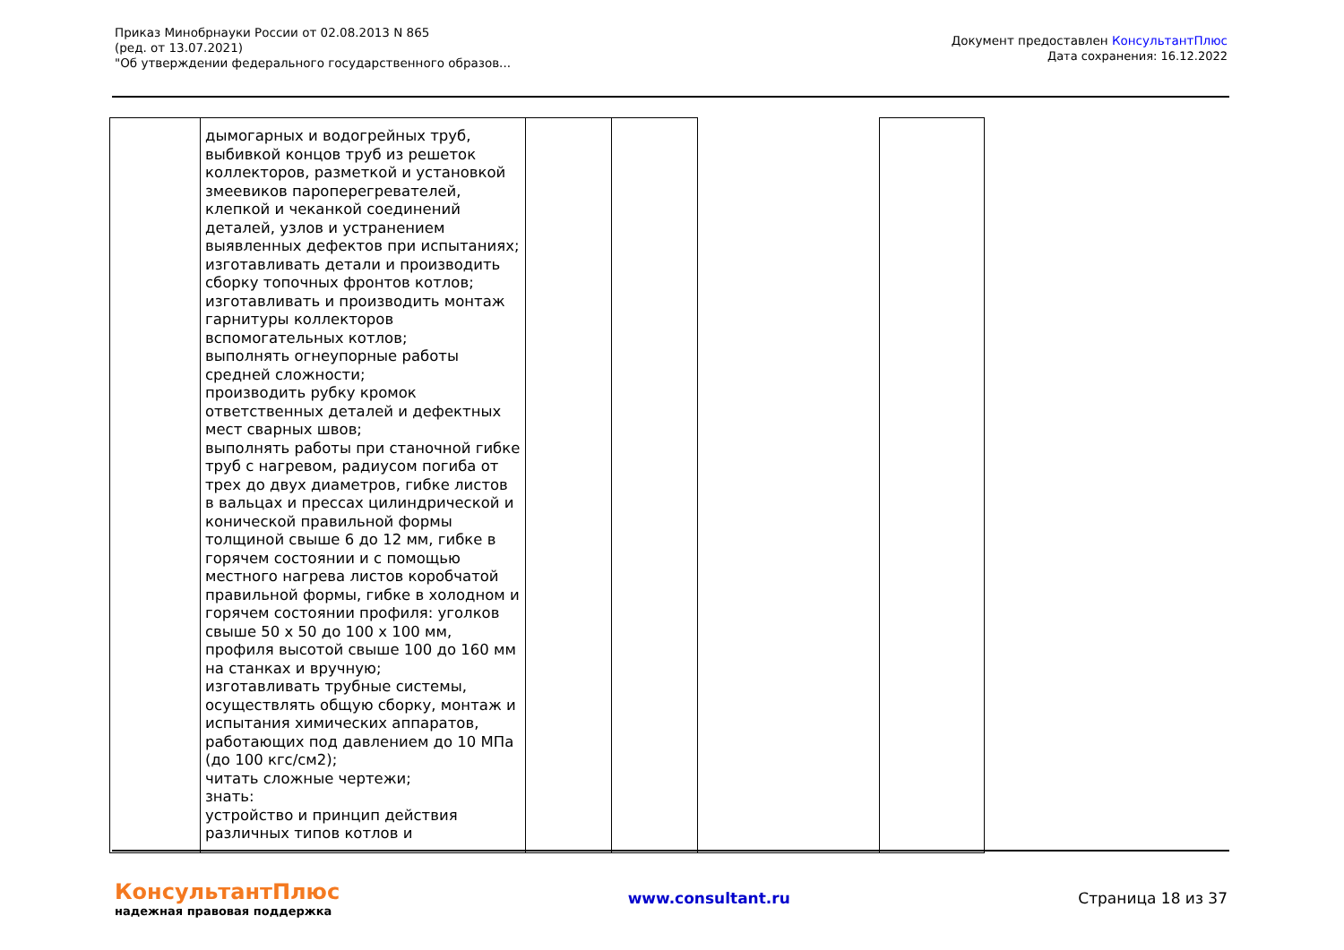Приказ Минобрнауки России от 02.08.2013 N 865
(ред. от 13.07.2021)
"Об утверждении федерального государственного образов...
Документ предоставлен КонсультантПлюс
Дата сохранения: 16.12.2022
| | дымогарных и водогрейных труб, выбивкой концов труб из решеток коллекторов, разметкой и установкой змеевиков пароперегревателей, клепкой и чеканкой соединений деталей, узлов и устранением выявленных дефектов при испытаниях; изготавливать детали и производить сборку топочных фронтов котлов; изготавливать и производить монтаж гарнитуры коллекторов вспомогательных котлов; выполнять огнеупорные работы средней сложности; производить рубку кромок ответственных деталей и дефектных мест сварных швов; выполнять работы при станочной гибке труб с нагревом, радиусом погиба от трех до двух диаметров, гибке листов в вальцах и прессах цилиндрической и конической правильной формы толщиной свыше 6 до 12 мм, гибке в горячем состоянии и с помощью местного нагрева листов коробчатой правильной формы, гибке в холодном и горячем состоянии профиля: уголков свыше 50 x 50 до 100 x 100 мм, профиля высотой свыше 100 до 160 мм на станках и вручную; изготавливать трубные системы, осуществлять общую сборку, монтаж и испытания химических аппаратов, работающих под давлением до 10 МПа (до 100 кгс/см2); читать сложные чертежи; знать: устройство и принцип действия различных типов котлов и | | | | |
КонсультантПлюс
надежная правовая поддержка
www.consultant.ru Страница 18 из 37